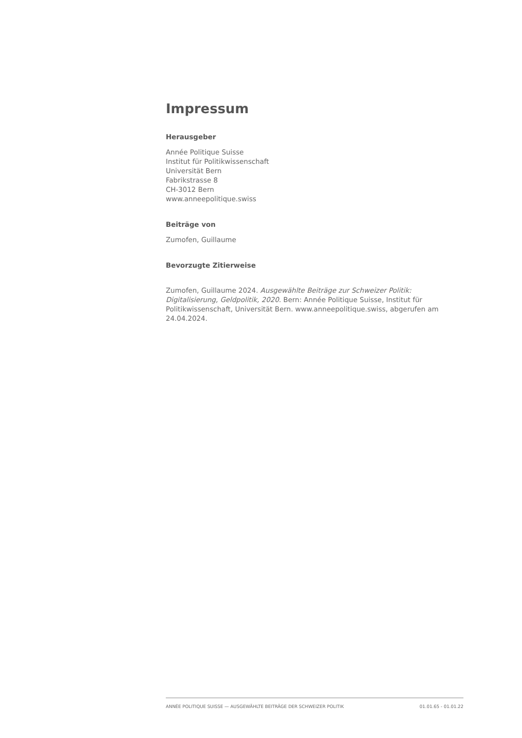Impressum
Herausgeber
Année Politique Suisse
Institut für Politikwissenschaft
Universität Bern
Fabrikstrasse 8
CH-3012 Bern
www.anneepolitique.swiss
Beiträge von
Zumofen, Guillaume
Bevorzugte Zitierweise
Zumofen, Guillaume 2024. Ausgewählte Beiträge zur Schweizer Politik: Digitalisierung, Geldpolitik, 2020. Bern: Année Politique Suisse, Institut für Politikwissenschaft, Universität Bern. www.anneepolitique.swiss, abgerufen am 24.04.2024.
ANNÉE POLITIQUE SUISSE — AUSGEWÄHLTE BEITRÄGE DER SCHWEIZER POLITIK 01.01.65 - 01.01.22